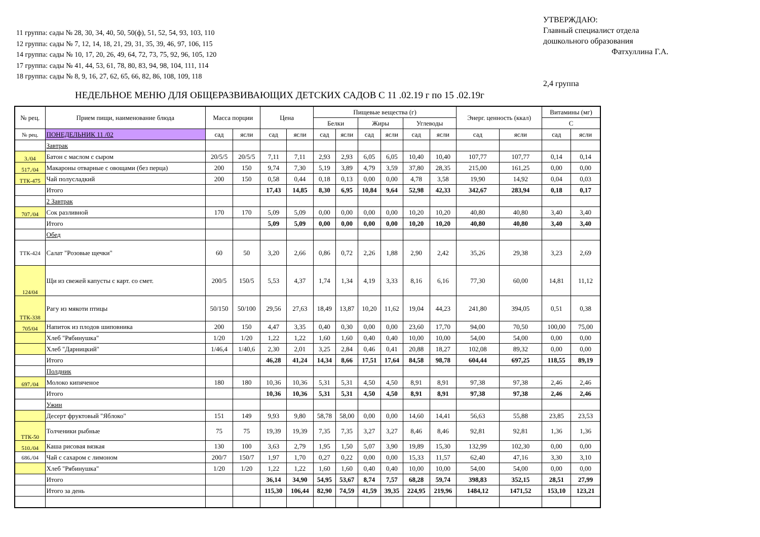11 группа: сады № 28, 30, 34, 40, 50, 50(ф), 51, 52, 54, 93, 103, 110
12 группа: сады № 7, 12, 14, 18, 21, 29, 31, 35, 39, 46, 97, 106, 115
14 группа: сады № 10, 17, 20, 26, 49, 64, 72, 73, 75, 92, 96, 105, 120
17 группа: сады № 41, 44, 53, 61, 78, 80, 83, 94, 98, 104, 111, 114
18 группа: сады № 8, 9, 16, 27, 62, 65, 66, 82, 86, 108, 109, 118
УТВЕРЖДАЮ:
Главный специалист отдела
дошкольного образования
Фатхуллина Г.А.
2,4 группа
НЕДЕЛЬНОЕ МЕНЮ ДЛЯ ОБЩЕРАЗВИВАЮЩИХ ДЕТСКИХ САДОВ С 11 .02.19 г по 15 .02.19г
| № рец. | Прием пищи, наименование блюда | Масса порции | | Цена | | Пищевые вещества (г) | | | | | | Энерг. ценность (ккал) | | Витамины (мг) | |
| --- | --- | --- | --- | --- | --- | --- | --- | --- | --- | --- | --- | --- | --- | --- | --- |
| | | | | | | Белки | | Жиры | | Углеводы | | | | С | |
| № рец. | ПОНЕДЕЛЬНИК 11 /02 | сад | ясли | сад | ясли | сад | ясли | сад | ясли | сад | ясли | сад | ясли | сад | ясли |
| | Завтрак | | | | | | | | | | | | | | |
| 3./04 | Батон с маслом с сыром | 20/5/5 | 20/5/5 | 7,11 | 7,11 | 2,93 | 2,93 | 6,05 | 6,05 | 10,40 | 10,40 | 107,77 | 107,77 | 0,14 | 0,14 |
| 517./04 | Макароны отварные с овощами (без перца) | 200 | 150 | 9,74 | 7,30 | 5,19 | 3,89 | 4,79 | 3,59 | 37,80 | 28,35 | 215,00 | 161,25 | 0,00 | 0,00 |
| ТТК-475 | Чай полусладкий | 200 | 150 | 0,58 | 0,44 | 0,18 | 0,13 | 0,00 | 0,00 | 4,78 | 3,58 | 19,90 | 14,92 | 0,04 | 0,03 |
| | Итого | | | 17,43 | 14,85 | 8,30 | 6,95 | 10,84 | 9,64 | 52,98 | 42,33 | 342,67 | 283,94 | 0,18 | 0,17 |
| | 2 Завтрак | | | | | | | | | | | | | | |
| 707./04 | Сок разливной | 170 | 170 | 5,09 | 5,09 | 0,00 | 0,00 | 0,00 | 0,00 | 10,20 | 10,20 | 40,80 | 40,80 | 3,40 | 3,40 |
| | Итого | | | 5,09 | 5,09 | 0,00 | 0,00 | 0,00 | 0,00 | 10,20 | 10,20 | 40,80 | 40,80 | 3,40 | 3,40 |
| | Обед | | | | | | | | | | | | | | |
| ТТК-424 | Салат "Розовые щечки" | 60 | 50 | 3,20 | 2,66 | 0,86 | 0,72 | 2,26 | 1,88 | 2,90 | 2,42 | 35,26 | 29,38 | 3,23 | 2,69 |
| 124/04 | Щи из свежей капусты с карт. со смет. | 200/5 | 150/5 | 5,53 | 4,37 | 1,74 | 1,34 | 4,19 | 3,33 | 8,16 | 6,16 | 77,30 | 60,00 | 14,81 | 11,12 |
| ТТК-338 | Рагу из мякоти птицы | 50/150 | 50/100 | 29,56 | 27,63 | 18,49 | 13,87 | 10,20 | 11,62 | 19,04 | 44,23 | 241,80 | 394,05 | 0,51 | 0,38 |
| 705/04 | Напиток из плодов шиповника | 200 | 150 | 4,47 | 3,35 | 0,40 | 0,30 | 0,00 | 0,00 | 23,60 | 17,70 | 94,00 | 70,50 | 100,00 | 75,00 |
| | Хлеб "Рябинушка" | 1/20 | 1/20 | 1,22 | 1,22 | 1,60 | 1,60 | 0,40 | 0,40 | 10,00 | 10,00 | 54,00 | 54,00 | 0,00 | 0,00 |
| | Хлеб "Дарницкий" | 1/46,4 | 1/40,6 | 2,30 | 2,01 | 3,25 | 2,84 | 0,46 | 0,41 | 20,88 | 18,27 | 102,08 | 89,32 | 0,00 | 0,00 |
| | Итого | | | 46,28 | 41,24 | 14,34 | 8,66 | 17,51 | 17,64 | 84,58 | 98,78 | 604,44 | 697,25 | 118,55 | 89,19 |
| | Полдник | | | | | | | | | | | | | | |
| 697./04 | Молоко кипяченое | 180 | 180 | 10,36 | 10,36 | 5,31 | 5,31 | 4,50 | 4,50 | 8,91 | 8,91 | 97,38 | 97,38 | 2,46 | 2,46 |
| | Итого | | | 10,36 | 10,36 | 5,31 | 5,31 | 4,50 | 4,50 | 8,91 | 8,91 | 97,38 | 97,38 | 2,46 | 2,46 |
| | Ужин | | | | | | | | | | | | | | |
| | Десерт фруктовый "Яблоко" | 151 | 149 | 9,93 | 9,80 | 58,78 | 58,00 | 0,00 | 0,00 | 14,60 | 14,41 | 56,63 | 55,88 | 23,85 | 23,53 |
| ТТК-50 | Толченики рыбные | 75 | 75 | 19,39 | 19,39 | 7,35 | 7,35 | 3,27 | 3,27 | 8,46 | 8,46 | 92,81 | 92,81 | 1,36 | 1,36 |
| 510./04 | Каша рисовая вязкая | 130 | 100 | 3,63 | 2,79 | 1,95 | 1,50 | 5,07 | 3,90 | 19,89 | 15,30 | 132,99 | 102,30 | 0,00 | 0,00 |
| 686./04 | Чай с сахаром с лимоном | 200/7 | 150/7 | 1,97 | 1,70 | 0,27 | 0,22 | 0,00 | 0,00 | 15,33 | 11,57 | 62,40 | 47,16 | 3,30 | 3,10 |
| | Хлеб "Рябинушка" | 1/20 | 1/20 | 1,22 | 1,22 | 1,60 | 1,60 | 0,40 | 0,40 | 10,00 | 10,00 | 54,00 | 54,00 | 0,00 | 0,00 |
| | Итого | | | 36,14 | 34,90 | 54,95 | 53,67 | 8,74 | 7,57 | 68,28 | 59,74 | 398,83 | 352,15 | 28,51 | 27,99 |
| | Итого за день | | | 115,30 | 106,44 | 82,90 | 74,59 | 41,59 | 39,35 | 224,95 | 219,96 | 1484,12 | 1471,52 | 153,10 | 123,21 |